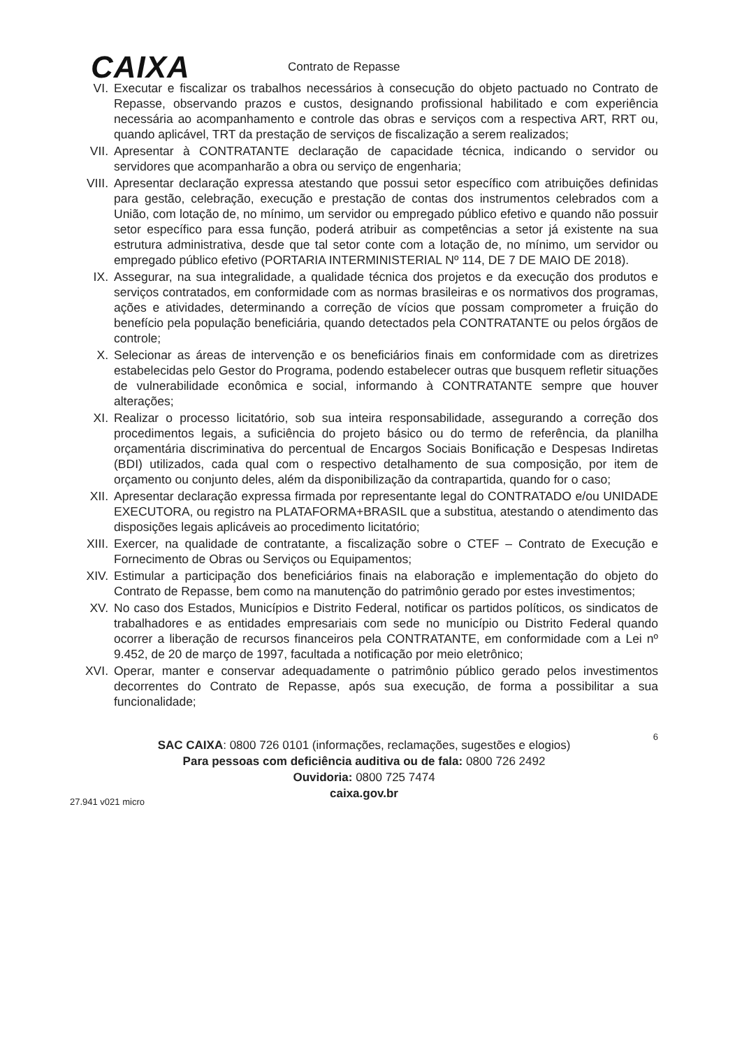CAIXA
Contrato de Repasse
VI. Executar e fiscalizar os trabalhos necessários à consecução do objeto pactuado no Contrato de Repasse, observando prazos e custos, designando profissional habilitado e com experiência necessária ao acompanhamento e controle das obras e serviços com a respectiva ART, RRT ou, quando aplicável, TRT da prestação de serviços de fiscalização a serem realizados;
VII. Apresentar à CONTRATANTE declaração de capacidade técnica, indicando o servidor ou servidores que acompanharão a obra ou serviço de engenharia;
VIII. Apresentar declaração expressa atestando que possui setor específico com atribuições definidas para gestão, celebração, execução e prestação de contas dos instrumentos celebrados com a União, com lotação de, no mínimo, um servidor ou empregado público efetivo e quando não possuir setor específico para essa função, poderá atribuir as competências a setor já existente na sua estrutura administrativa, desde que tal setor conte com a lotação de, no mínimo, um servidor ou empregado público efetivo (PORTARIA INTERMINISTERIAL Nº 114, DE 7 DE MAIO DE 2018).
IX. Assegurar, na sua integralidade, a qualidade técnica dos projetos e da execução dos produtos e serviços contratados, em conformidade com as normas brasileiras e os normativos dos programas, ações e atividades, determinando a correção de vícios que possam comprometer a fruição do benefício pela população beneficiária, quando detectados pela CONTRATANTE ou pelos órgãos de controle;
X. Selecionar as áreas de intervenção e os beneficiários finais em conformidade com as diretrizes estabelecidas pelo Gestor do Programa, podendo estabelecer outras que busquem refletir situações de vulnerabilidade econômica e social, informando à CONTRATANTE sempre que houver alterações;
XI. Realizar o processo licitatório, sob sua inteira responsabilidade, assegurando a correção dos procedimentos legais, a suficiência do projeto básico ou do termo de referência, da planilha orçamentária discriminativa do percentual de Encargos Sociais Bonificação e Despesas Indiretas (BDI) utilizados, cada qual com o respectivo detalhamento de sua composição, por item de orçamento ou conjunto deles, além da disponibilização da contrapartida, quando for o caso;
XII. Apresentar declaração expressa firmada por representante legal do CONTRATADO e/ou UNIDADE EXECUTORA, ou registro na PLATAFORMA+BRASIL que a substitua, atestando o atendimento das disposições legais aplicáveis ao procedimento licitatório;
XIII. Exercer, na qualidade de contratante, a fiscalização sobre o CTEF – Contrato de Execução e Fornecimento de Obras ou Serviços ou Equipamentos;
XIV. Estimular a participação dos beneficiários finais na elaboração e implementação do objeto do Contrato de Repasse, bem como na manutenção do patrimônio gerado por estes investimentos;
XV. No caso dos Estados, Municípios e Distrito Federal, notificar os partidos políticos, os sindicatos de trabalhadores e as entidades empresariais com sede no município ou Distrito Federal quando ocorrer a liberação de recursos financeiros pela CONTRATANTE, em conformidade com a Lei nº 9.452, de 20 de março de 1997, facultada a notificação por meio eletrônico;
XVI. Operar, manter e conservar adequadamente o patrimônio público gerado pelos investimentos decorrentes do Contrato de Repasse, após sua execução, de forma a possibilitar a sua funcionalidade;
6
SAC CAIXA: 0800 726 0101 (informações, reclamações, sugestões e elogios)
Para pessoas com deficiência auditiva ou de fala: 0800 726 2492
Ouvidoria: 0800 725 7474
caixa.gov.br
27.941 v021 micro